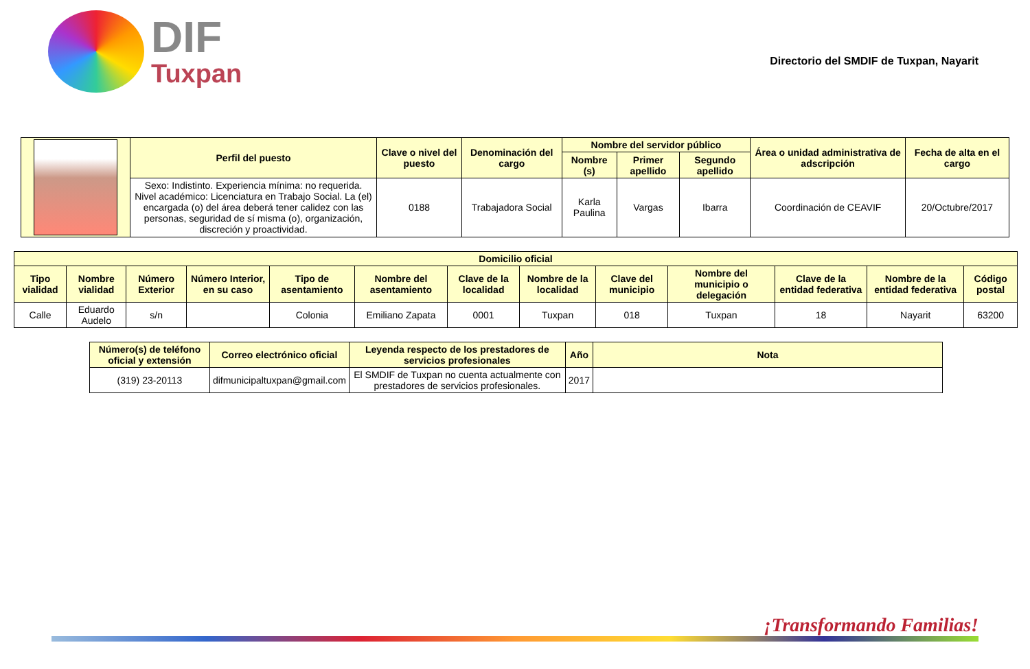DIF
Tuxpan
Directorio del SMDIF de Tuxpan, Nayarit
| | Perfil del puesto | Clave o nivel del puesto | Denominación del cargo | Nombre del servidor público | | | Área o unidad administrativa de adscripción | Fecha de alta en el cargo |
| | | | | Nombre (s) | Primer apellido | Segundo apellido | | |
| | Sexo: Indistinto. Experiencia mínima: no requerida. Nivel académico: Licenciatura en Trabajo Social. La (el) encargada (o) del área deberá tener calidez con las personas, seguridad de sí misma (o), organización, discreción y proactividad. | 0188 | Trabajadora Social | Karla Paulina | Vargas | Ibarra | Coordinación de CEAVIF | 20/Octubre/2017 |
| Domicilio oficial | | | | | | | | | | | | |
| --- | --- | --- | --- | --- | --- | --- | --- | --- | --- | --- | --- | --- |
| Tipo vialidad | Nombre vialidad | Número Exterior | Número Interior, en su caso | Tipo de asentamiento | Nombre del asentamiento | Clave de la localidad | Nombre de la localidad | Clave del municipio | Nombre del municipio o delegación | Clave de la entidad federativa | Nombre de la entidad federativa | Código postal |
| Calle | Eduardo Audelo | s/n | | Colonia | Emiliano Zapata | 0001 | Tuxpan | 018 | Tuxpan | 18 | Nayarit | 63200 |
| Número(s) de teléfono oficial y extensión | Correo electrónico oficial | Leyenda respecto de los prestadores de servicios profesionales | Año | Nota |
| --- | --- | --- | --- | --- |
| (319) 23-20113 | difmunicipaltuxpan@gmail.com | El SMDIF de Tuxpan no cuenta actualmente con prestadores de servicios profesionales. | 2017 | |
¡Transformando Familias!